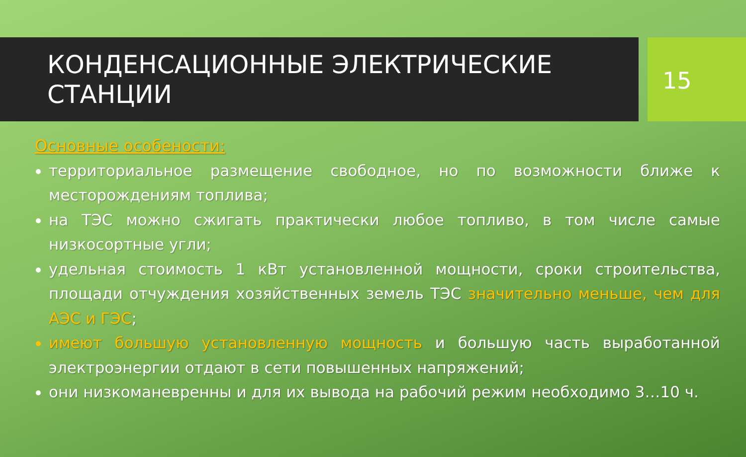КОНДЕНСАЦИОННЫЕ ЭЛЕКТРИЧЕСКИЕ СТАНЦИИ
15
Основные особености:
территориальное размещение свободное, но по возможности ближе к месторождениям топлива;
на ТЭС можно сжигать практически любое топливо, в том числе самые низкосортные угли;
удельная стоимость 1 кВт установленной мощности, сроки строительства, площади отчуждения хозяйственных земель ТЭС значительно меньше, чем для АЭС и ГЭС;
имеют большую установленную мощность и большую часть выработанной электроэнергии отдают в сети повышенных напряжений;
они низкоманевренны и для их вывода на рабочий режим необходимо 3…10 ч.